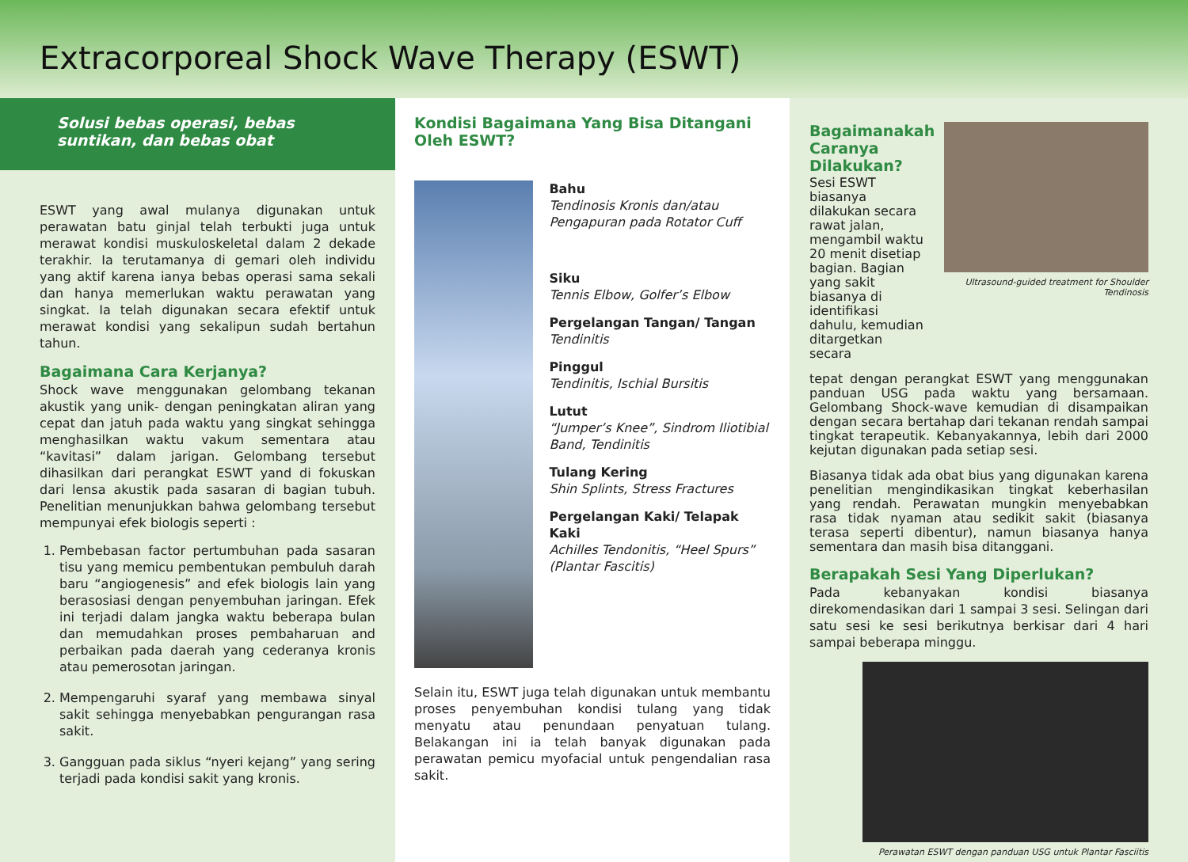Extracorporeal Shock Wave Therapy (ESWT)
Solusi bebas operasi, bebas suntikan, dan bebas obat
ESWT yang awal mulanya digunakan untuk perawatan batu ginjal telah terbukti juga untuk merawat kondisi muskuloskeletal dalam 2 dekade terakhir. Ia terutamanya di gemari oleh individu yang aktif karena ianya bebas operasi sama sekali dan hanya memerlukan waktu perawatan yang singkat. Ia telah digunakan secara efektif untuk merawat kondisi yang sekalipun sudah bertahun tahun.
Bagaimana Cara Kerjanya?
Shock wave menggunakan gelombang tekanan akustik yang unik- dengan peningkatan aliran yang cepat dan jatuh pada waktu yang singkat sehingga menghasilkan waktu vakum sementara atau “kavitasi” dalam jarigan. Gelombang tersebut dihasilkan dari perangkat ESWT yand di fokuskan dari lensa akustik pada sasaran di bagian tubuh. Penelitian menunjukkan bahwa gelombang tersebut mempunyai efek biologis seperti :
1. Pembebasan factor pertumbuhan pada sasaran tisu yang memicu pembentukan pembuluh darah baru “angiogenesis” and efek biologis lain yang berasosiasi dengan penyembuhan jaringan. Efek ini terjadi dalam jangka waktu beberapa bulan dan memudahkan proses pembaharuan and perbaikan pada daerah yang cederanya kronis atau pemerosotan jaringan.
2. Mempengaruhi syaraf yang membawa sinyal sakit sehingga menyebabkan pengurangan rasa sakit.
3. Gangguan pada siklus “nyeri kejang” yang sering terjadi pada kondisi sakit yang kronis.
Kondisi Bagaimana Yang Bisa Ditangani Oleh ESWT?
Bahu
Tendinosis Kronis dan/atau Pengapuran pada Rotator Cuff
Siku
Tennis Elbow, Golfer’s Elbow
Pergelangan Tangan/ Tangan
Tendinitis
Pinggul
Tendinitis, Ischial Bursitis
Lutut
“Jumper’s Knee”, Sindrom Iliotibial Band, Tendinitis
Tulang Kering
Shin Splints, Stress Fractures
Pergelangan Kaki/ Telapak Kaki
Achilles Tendonitis, “Heel Spurs” (Plantar Fascitis)
Selain itu, ESWT juga telah digunakan untuk membantu proses penyembuhan kondisi tulang yang tidak menyatu atau penundaan penyatuan tulang. Belakangan ini ia telah banyak digunakan pada perawatan pemicu myofacial untuk pengendalian rasa sakit.
Bagaimanakah Caranya Dilakukan?
Sesi ESWT biasanya dilakukan secara rawat jalan, mengambil waktu 20 menit disetiap bagian. Bagian yang sakit biasanya di identifikasi dahulu, kemudian ditargetkan secara
Ultrasound-guided treatment for Shoulder Tendinosis
tepat dengan perangkat ESWT yang menggunakan panduan USG pada waktu yang bersamaan. Gelombang Shock-wave kemudian di disampaikan dengan secara bertahap dari tekanan rendah sampai tingkat terapeutik. Kebanyakannya, lebih dari 2000 kejutan digunakan pada setiap sesi.
Biasanya tidak ada obat bius yang digunakan karena penelitian mengindikasikan tingkat keberhasilan yang rendah. Perawatan mungkin menyebabkan rasa tidak nyaman atau sedikit sakit (biasanya terasa seperti dibentur), namun biasanya hanya sementara dan masih bisa ditanggani.
Berapakah Sesi Yang Diperlukan?
Pada kebanyakan kondisi biasanya direkomendasikan dari 1 sampai 3 sesi. Selingan dari satu sesi ke sesi berikutnya berkisar dari 4 hari sampai beberapa minggu.
Perawatan ESWT dengan panduan USG untuk Plantar Fasciitis